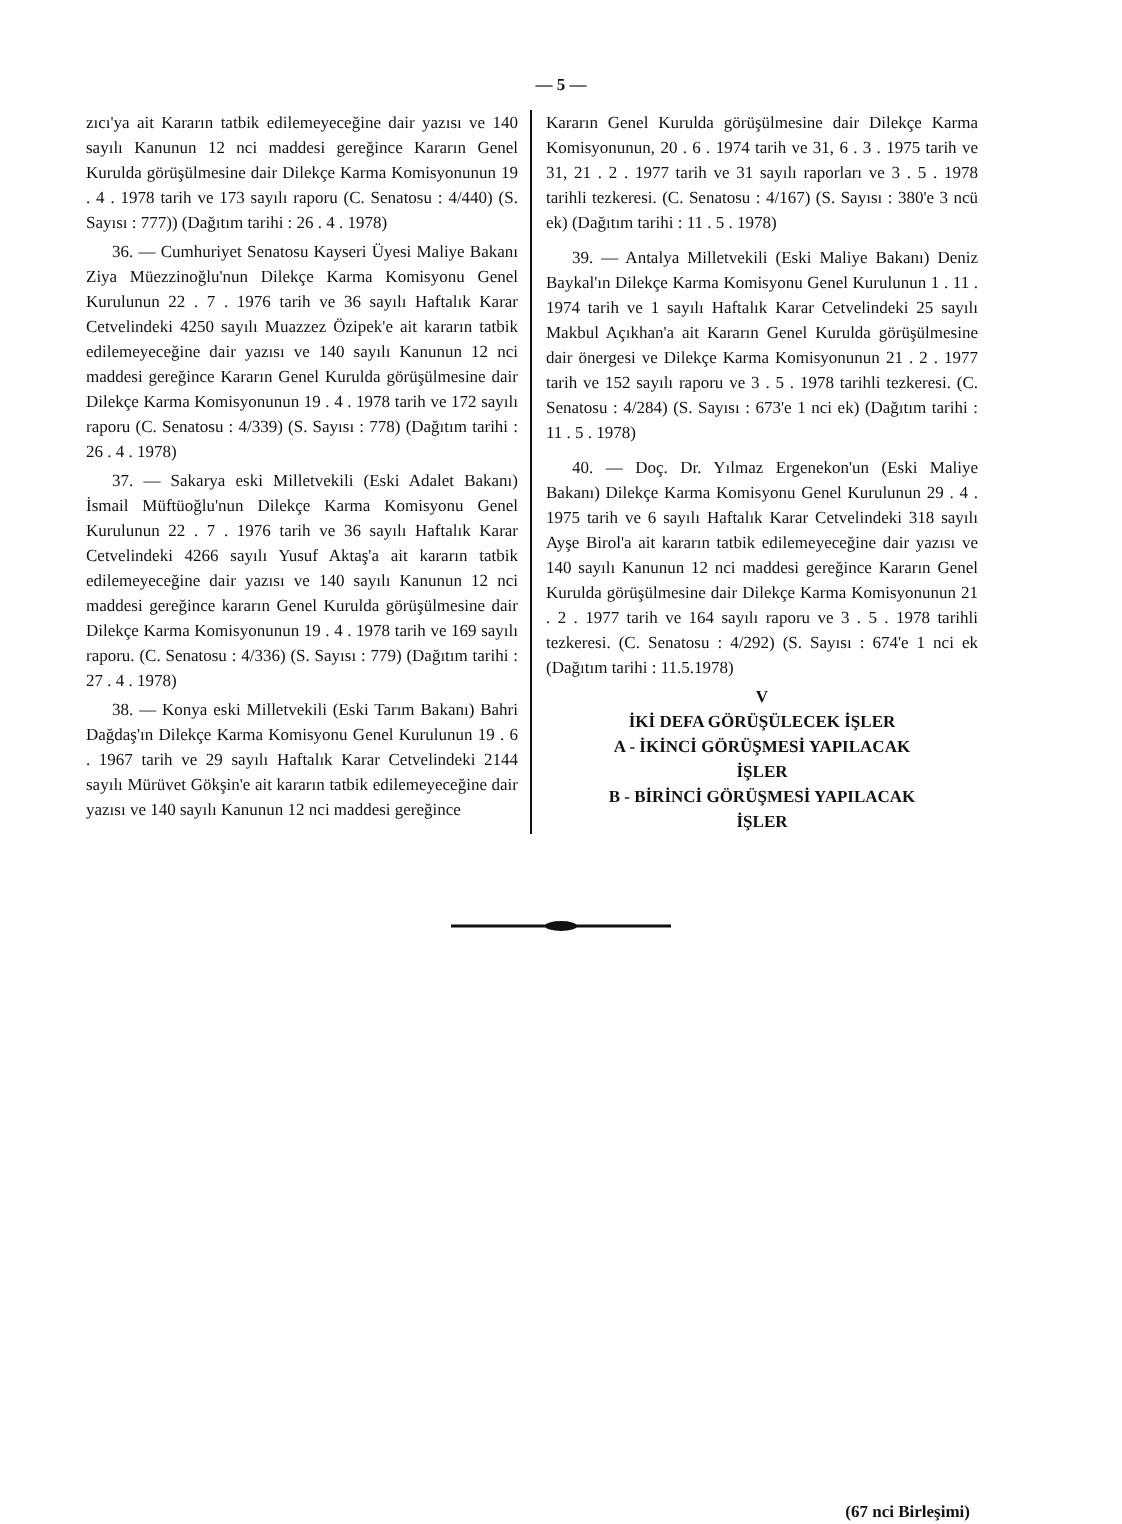— 5 —
zıcı'ya ait Kararın tatbik edilemeyeceğine dair yazısı ve 140 sayılı Kanunun 12 nci maddesi gereğince Kararın Genel Kurulda görüşülmesine dair Dilekçe Karma Komisyonunun 19 . 4 . 1978 tarih ve 173 sayılı raporu (C. Senatosu : 4/440) (S. Sayısı : 777)) (Dağıtım tarihi : 26 . 4 . 1978)
36. — Cumhuriyet Senatosu Kayseri Üyesi Maliye Bakanı Ziya Müezzinoğlu'nun Dilekçe Karma Komisyonu Genel Kurulunun 22 . 7 . 1976 tarih ve 36 sayılı Haftalık Karar Cetvelindeki 4250 sayılı Muazzez Özipek'e ait kararın tatbik edilemeyeceğine dair yazısı ve 140 sayılı Kanunun 12 nci maddesi gereğince Kararın Genel Kurulda görüşülmesine dair Dilekçe Karma Komisyonunun 19 . 4 . 1978 tarih ve 172 sayılı raporu (C. Senatosu : 4/339) (S. Sayısı : 778) (Dağıtım tarihi : 26 . 4 . 1978)
37. — Sakarya eski Milletvekili (Eski Adalet Bakanı) İsmail Müftüoğlu'nun Dilekçe Karma Komisyonu Genel Kurulunun 22 . 7 . 1976 tarih ve 36 sayılı Haftalık Karar Cetvelindeki 4266 sayılı Yusuf Aktaş'a ait kararın tatbik edilemeyeceğine dair yazısı ve 140 sayılı Kanunun 12 nci maddesi gereğince kararın Genel Kurulda görüşülmesine dair Dilekçe Karma Komisyonunun 19 . 4 . 1978 tarih ve 169 sayılı raporu. (C. Senatosu : 4/336) (S. Sayısı : 779) (Dağıtım tarihi : 27 . 4 . 1978)
38. — Konya eski Milletvekili (Eski Tarım Bakanı) Bahri Dağdaş'ın Dilekçe Karma Komisyonu Genel Kurulunun 19 . 6 . 1967 tarih ve 29 sayılı Haftalık Karar Cetvelindeki 2144 sayılı Mürüvet Gökşin'e ait kararın tatbik edilemeyeceğine dair yazısı ve 140 sayılı Kanunun 12 nci maddesi gereğince
Kararın Genel Kurulda görüşülmesine dair Dilekçe Karma Komisyonunun, 20 . 6 . 1974 tarih ve 31, 6 . 3 . 1975 tarih ve 31, 21 . 2 . 1977 tarih ve 31 sayılı raporları ve 3 . 5 . 1978 tarihli tezkeresi. (C. Senatosu : 4/167) (S. Sayısı : 380'e 3 ncü ek) (Dağıtım tarihi : 11 . 5 . 1978)
39. — Antalya Milletvekili (Eski Maliye Bakanı) Deniz Baykal'ın Dilekçe Karma Komisyonu Genel Kurulunun 1 . 11 . 1974 tarih ve 1 sayılı Haftalık Karar Cetvelindeki 25 sayılı Makbul Açıkhan'a ait Kararın Genel Kurulda görüşülmesine dair önergesi ve Dilekçe Karma Komisyonunun 21 . 2 . 1977 tarih ve 152 sayılı raporu ve 3 . 5 . 1978 tarihli tezkeresi. (C. Senatosu : 4/284) (S. Sayısı : 673'e 1 nci ek) (Dağıtım tarihi : 11 . 5 . 1978)
40. — Doç. Dr. Yılmaz Ergenekon'un (Eski Maliye Bakanı) Dilekçe Karma Komisyonu Genel Kurulunun 29 . 4 . 1975 tarih ve 6 sayılı Haftalık Karar Cetvelindeki 318 sayılı Ayşe Birol'a ait kararın tatbik edilemeyeceğine dair yazısı ve 140 sayılı Kanunun 12 nci maddesi gereğince Kararın Genel Kurulda görüşülmesine dair Dilekçe Karma Komisyonunun 21 . 2 . 1977 tarih ve 164 sayılı raporu ve 3 . 5 . 1978 tarihli tezkeresi. (C. Senatosu : 4/292) (S. Sayısı : 674'e 1 nci ek (Dağıtım tarihi : 11.5.1978)
V
İKİ DEFA GÖRÜŞÜLECEK İŞLER
A - İKİNCİ GÖRÜŞMESİ YAPILACAK
İŞLER
B - BİRİNCİ GÖRÜŞMESİ YAPILACAK
İŞLER
(67 nci Birleşimi)